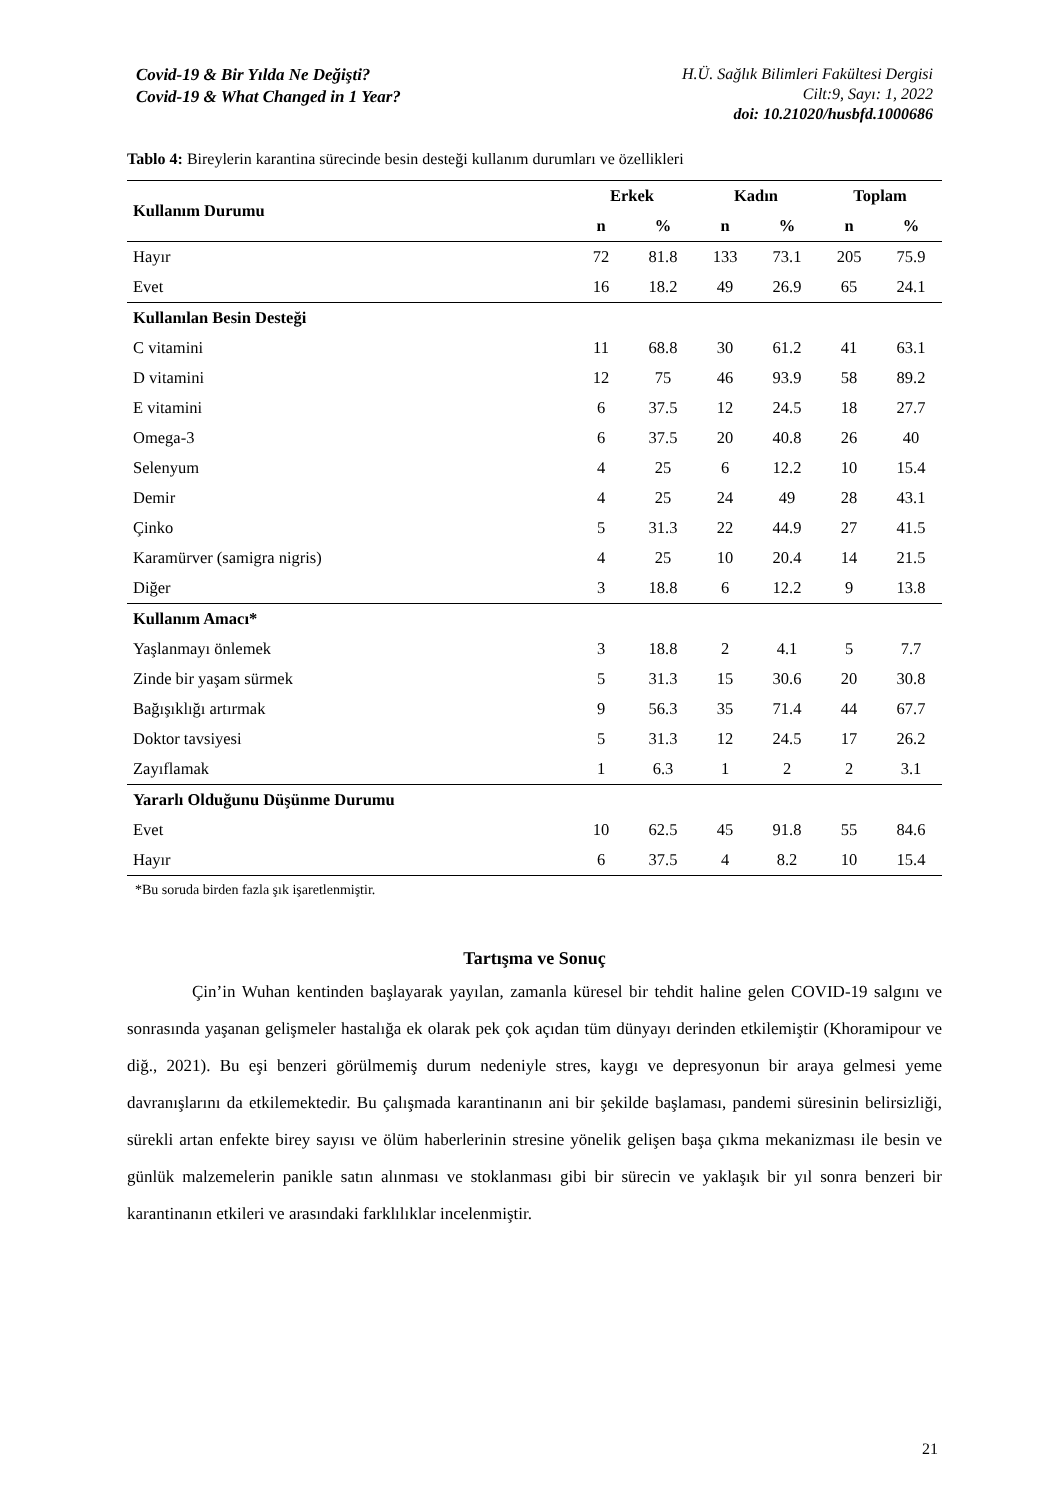Covid-19 & Bir Yılda Ne Değişti?
Covid-19 & What Changed in 1 Year?
H.Ü. Sağlık Bilimleri Fakültesi Dergisi
Cilt:9, Sayı: 1, 2022
doi: 10.21020/husbfd.1000686
Tablo 4: Bireylerin karantina sürecinde besin desteği kullanım durumları ve özellikleri
| Kullanım Durumu | Erkek | | Kadın | | Toplam | |
| --- | --- | --- | --- | --- | --- | --- |
| | n | % | n | % | n | % |
| Hayır | 72 | 81.8 | 133 | 73.1 | 205 | 75.9 |
| Evet | 16 | 18.2 | 49 | 26.9 | 65 | 24.1 |
| Kullanılan Besin Desteği | | | | | | |
| C vitamini | 11 | 68.8 | 30 | 61.2 | 41 | 63.1 |
| D vitamini | 12 | 75 | 46 | 93.9 | 58 | 89.2 |
| E vitamini | 6 | 37.5 | 12 | 24.5 | 18 | 27.7 |
| Omega-3 | 6 | 37.5 | 20 | 40.8 | 26 | 40 |
| Selenyum | 4 | 25 | 6 | 12.2 | 10 | 15.4 |
| Demir | 4 | 25 | 24 | 49 | 28 | 43.1 |
| Çinko | 5 | 31.3 | 22 | 44.9 | 27 | 41.5 |
| Karamürver (samigra nigris) | 4 | 25 | 10 | 20.4 | 14 | 21.5 |
| Diğer | 3 | 18.8 | 6 | 12.2 | 9 | 13.8 |
| Kullanım Amacı* | | | | | | |
| Yaşlanmayı önlemek | 3 | 18.8 | 2 | 4.1 | 5 | 7.7 |
| Zinde bir yaşam sürmek | 5 | 31.3 | 15 | 30.6 | 20 | 30.8 |
| Bağışıklığı artırmak | 9 | 56.3 | 35 | 71.4 | 44 | 67.7 |
| Doktor tavsiyesi | 5 | 31.3 | 12 | 24.5 | 17 | 26.2 |
| Zayıflamak | 1 | 6.3 | 1 | 2 | 2 | 3.1 |
| Yararlı Olduğunu Düşünme Durumu | | | | | | |
| Evet | 10 | 62.5 | 45 | 91.8 | 55 | 84.6 |
| Hayır | 6 | 37.5 | 4 | 8.2 | 10 | 15.4 |
*Bu soruda birden fazla şık işaretlenmiştir.
Tartışma ve Sonuç
Çin’in Wuhan kentinden başlayarak yayılan, zamanla küresel bir tehdit haline gelen COVID-19 salgını ve sonrasında yaşanan gelişmeler hastalığa ek olarak pek çok açıdan tüm dünyayı derinden etkilemiştir (Khoramipour ve diğ., 2021). Bu eşi benzeri görülmemiş durum nedeniyle stres, kaygı ve depresyonun bir araya gelmesi yeme davranışlarını da etkilemektedir. Bu çalışmada karantinanın ani bir şekilde başlaması, pandemi süresinin belirsizliği, sürekli artan enfekte birey sayısı ve ölüm haberlerinin stresine yönelik gelişen başa çıkma mekanizması ile besin ve günlük malzemelerin panikle satın alınması ve stoklanması gibi bir sürecin ve yaklaşık bir yıl sonra benzeri bir karantinanın etkileri ve arasındaki farklılıklar incelenmiştir.
21